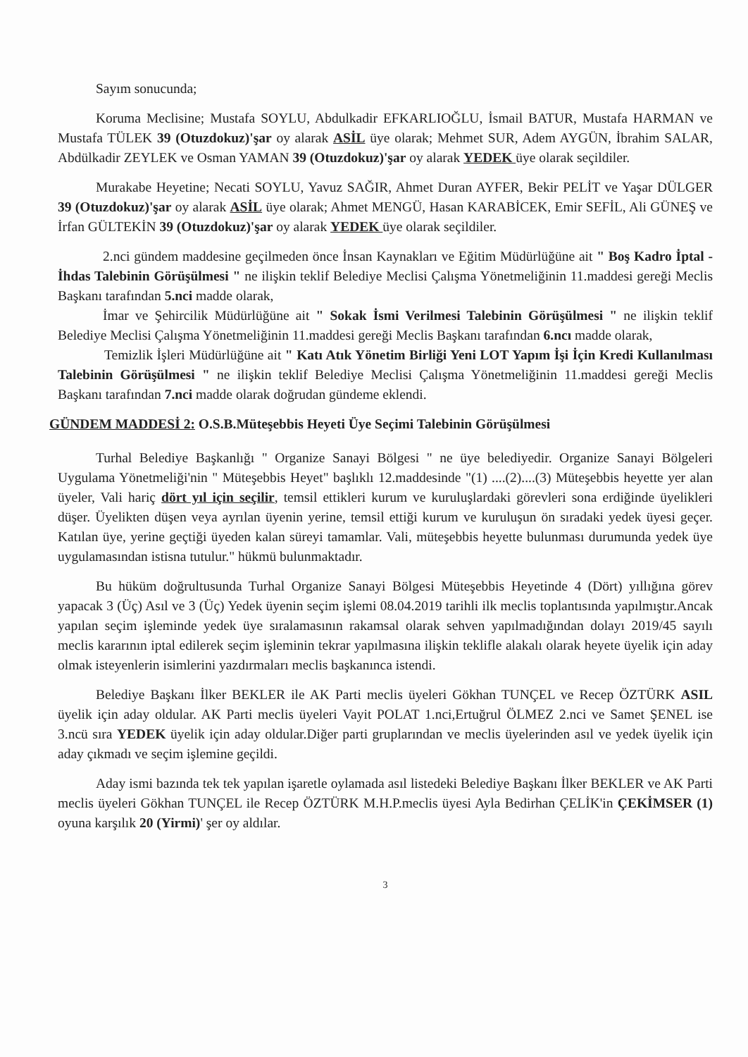Sayım sonucunda;
Koruma Meclisine; Mustafa SOYLU, Abdulkadir EFKARLIOĞLU, İsmail BATUR, Mustafa HARMAN ve Mustafa TÜLEK 39 (Otuzdokuz)'şar oy alarak ASİL üye olarak; Mehmet SUR, Adem AYGÜN, İbrahim SALAR, Abdülkadir ZEYLEK ve Osman YAMAN 39 (Otuzdokuz)'şar oy alarak YEDEK üye olarak seçildiler.
Murakabe Heyetine; Necati SOYLU, Yavuz SAĞIR, Ahmet Duran AYFER, Bekir PELİT ve Yaşar DÜLGER 39 (Otuzdokuz)'şar oy alarak ASİL üye olarak; Ahmet MENGÜ, Hasan KARABİCEK, Emir SEFİL, Ali GÜNEŞ ve İrfan GÜLTEKİN 39 (Otuzdokuz)'şar oy alarak YEDEK üye olarak seçildiler.
2.nci gündem maddesine geçilmeden önce İnsan Kaynakları ve Eğitim Müdürlüğüne ait " Boş Kadro İptal - İhdas Talebinin Görüşülmesi " ne ilişkin teklif Belediye Meclisi Çalışma Yönetmeliğinin 11.maddesi gereği Meclis Başkanı tarafından 5.nci madde olarak,
İmar ve Şehircilik Müdürlüğüne ait " Sokak İsmi Verilmesi Talebinin Görüşülmesi " ne ilişkin teklif Belediye Meclisi Çalışma Yönetmeliğinin 11.maddesi gereği Meclis Başkanı tarafından 6.ncı madde olarak,
Temizlik İşleri Müdürlüğüne ait " Katı Atık Yönetim Birliği Yeni LOT Yapım İşi İçin Kredi Kullanılması Talebinin Görüşülmesi " ne ilişkin teklif Belediye Meclisi Çalışma Yönetmeliğinin 11.maddesi gereği Meclis Başkanı tarafından 7.nci madde olarak doğrudan gündeme eklendi.
GÜNDEM MADDESİ 2: O.S.B.Müteşebbis Heyeti Üye Seçimi Talebinin Görüşülmesi
Turhal Belediye Başkanlığı " Organize Sanayi Bölgesi " ne üye belediyedir. Organize Sanayi Bölgeleri Uygulama Yönetmeliği'nin " Müteşebbis Heyet" başlıklı 12.maddesinde "(1) ....(2)....(3) Müteşebbis heyette yer alan üyeler, Vali hariç dört yıl için seçilir, temsil ettikleri kurum ve kuruluşlardaki görevleri sona erdiğinde üyelikleri düşer. Üyelikten düşen veya ayrılan üyenin yerine, temsil ettiği kurum ve kuruluşun ön sıradaki yedek üyesi geçer. Katılan üye, yerine geçtiği üyeden kalan süreyi tamamlar. Vali, müteşebbis heyette bulunması durumunda yedek üye uygulamasından istisna tutulur." hükmü bulunmaktadır.
Bu hüküm doğrultusunda Turhal Organize Sanayi Bölgesi Müteşebbis Heyetinde 4 (Dört) yıllığına görev yapacak 3 (Üç) Asıl ve 3 (Üç) Yedek üyenin seçim işlemi 08.04.2019 tarihli ilk meclis toplantısında yapılmıştır.Ancak yapılan seçim işleminde yedek üye sıralamasının rakamsal olarak sehven yapılmadığından dolayı 2019/45 sayılı meclis kararının iptal edilerek seçim işleminin tekrar yapılmasına ilişkin teklifle alakalı olarak heyete üyelik için aday olmak isteyenlerin isimlerini yazdırmaları meclis başkanınca istendi.
Belediye Başkanı İlker BEKLER ile AK Parti meclis üyeleri Gökhan TUNÇEL ve Recep ÖZTÜRK ASIL üyelik için aday oldular. AK Parti meclis üyeleri Vayit POLAT 1.nci,Ertuğrul ÖLMEZ 2.nci ve Samet ŞENEL ise 3.ncü sıra YEDEK üyelik için aday oldular.Diğer parti gruplarından ve meclis üyelerinden asıl ve yedek üyelik için aday çıkmadı ve seçim işlemine geçildi.
Aday ismi bazında tek tek yapılan işaretle oylamada asıl listedeki Belediye Başkanı İlker BEKLER ve AK Parti meclis üyeleri Gökhan TUNÇEL ile Recep ÖZTÜRK M.H.P.meclis üyesi Ayla Bedirhan ÇELİK'in ÇEKİMSER (1) oyuna karşılık 20 (Yirmi)' şer oy aldılar.
3